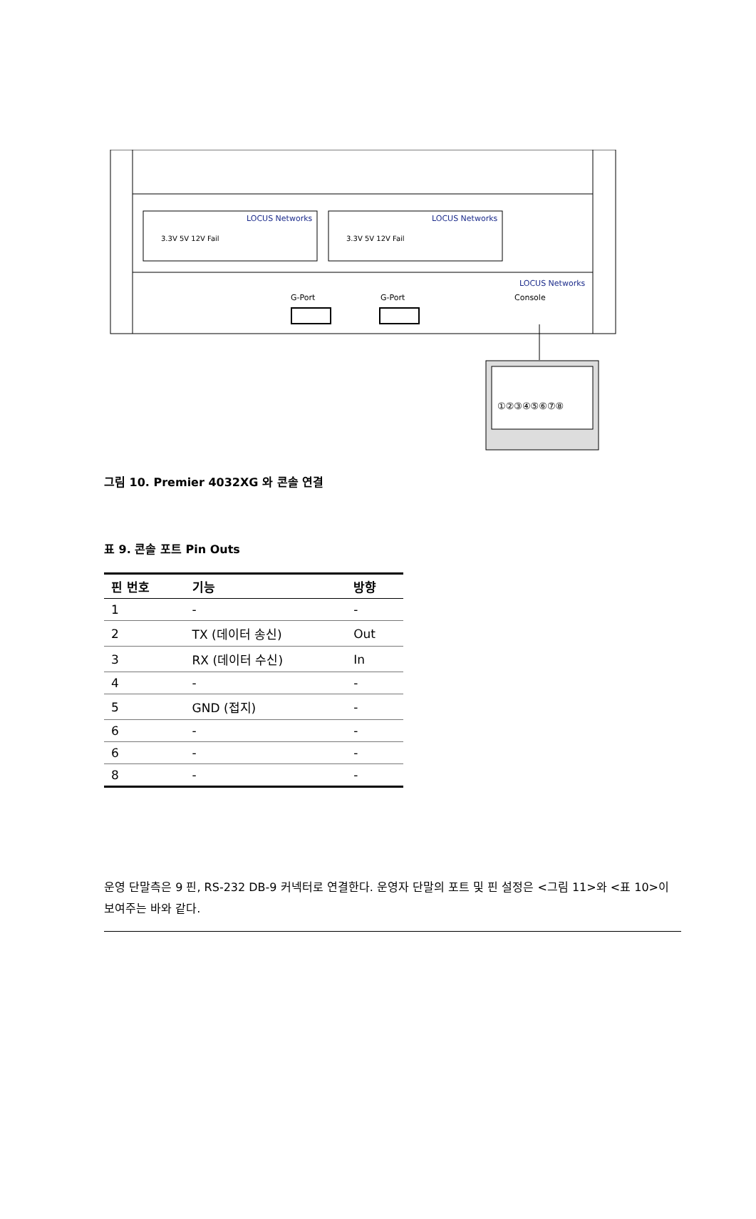3.3V 5V 12V Fail
3.3V 5V 12V Fail
LOCUS Networks
LOCUS Networks
LOCUS Networks
G-Port
G-Port
Console
①②③④⑤⑥⑦⑧
그림 10. Premier 4032XG 와 콘솔 연결
표 9. 콘솔 포트 Pin Outs
| 핀 번호 | 기능 | 방향 |
| --- | --- | --- |
| 1 | - | - |
| 2 | TX (데이터 송신) | Out |
| 3 | RX (데이터 수신) | In |
| 4 | - | - |
| 5 | GND (접지) | - |
| 6 | - | - |
| 6 | - | - |
| 8 | - | - |
운영 단말측은 9 핀, RS-232 DB-9 커넥터로 연결한다. 운영자 단말의 포트 및 핀 설정은 <그림 11>와 <표 10>이 보여주는 바와 같다.